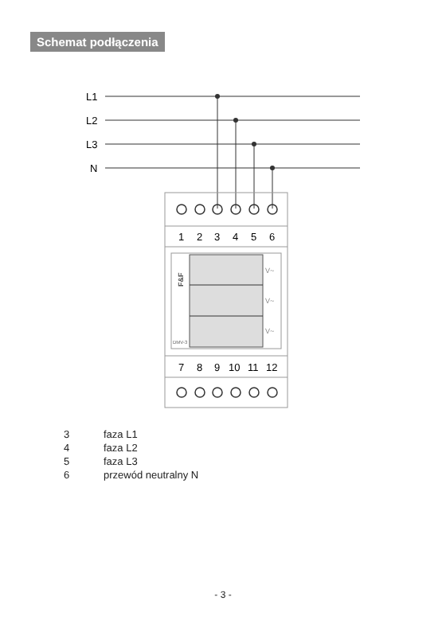Schemat podłączenia
L1
L2
L3
N
1
2
3
4
5
6
7
8
9
10
11
12
V~
V~
V~
DMV-3
F&F
3 faza L1
4 faza L2
5 faza L3
6 przewód neutralny N
- 3 -